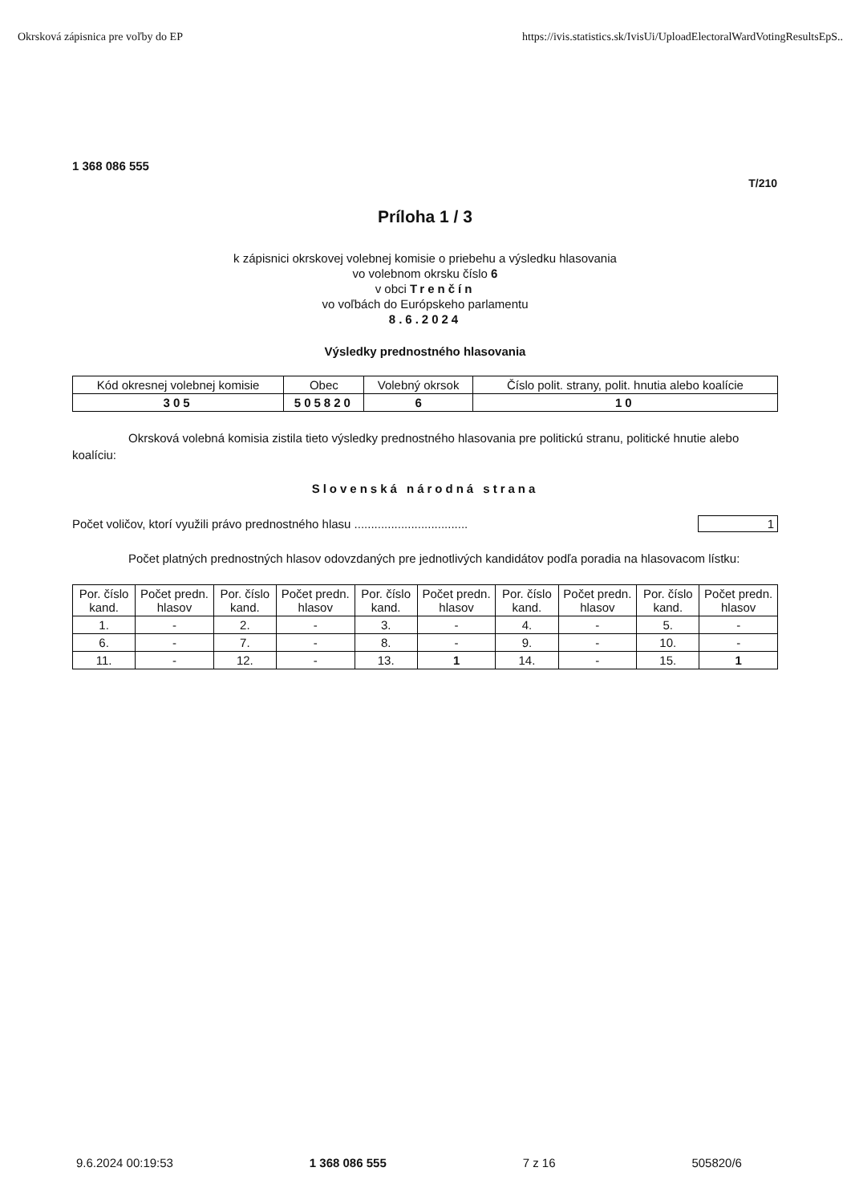Okrsková zápisnica pre voľby do EP https://ivis.statistics.sk/IvisUi/UploadElectoralWardVotingResultsEpS..
1 368 086 555
T/210
Príloha 1 / 3
k zápisnici okrskovej volebnej komisie o priebehu a výsledku hlasovania
vo volebnom okrsku číslo 6
v obci Trenčín
vo voľbách do Európskeho parlamentu
8.6.2024
Výsledky prednostného hlasovania
| Kód okresnej volebnej komisie | Obec | Volebný okrsok | Číslo polit. strany, polit. hnutia alebo koalície |
| --- | --- | --- | --- |
| 305 | 505820 | 6 | 10 |
Okrsková volebná komisia zistila tieto výsledky prednostného hlasovania pre politickú stranu, politické hnutie alebo koalíciu:
Slovenská národná strana
Počet voličov, ktorí využili právo prednostného hlasu .................................. 1
Počet platných prednostných hlasov odovzdaných pre jednotlivých kandidátov podľa poradia na hlasovacom lístku:
| Por. číslo kand. | Počet predn. hlasov | Por. číslo kand. | Počet predn. hlasov | Por. číslo kand. | Počet predn. hlasov | Por. číslo kand. | Počet predn. hlasov | Por. číslo kand. | Počet predn. hlasov |
| --- | --- | --- | --- | --- | --- | --- | --- | --- | --- |
| 1. | - | 2. | - | 3. | - | 4. | - | 5. | - |
| 6. | - | 7. | - | 8. | - | 9. | - | 10. | - |
| 11. | - | 12. | - | 13. | 1 | 14. | - | 15. | 1 |
9.6.2024 00:19:53 1 368 086 555 7 z 16 505820/6